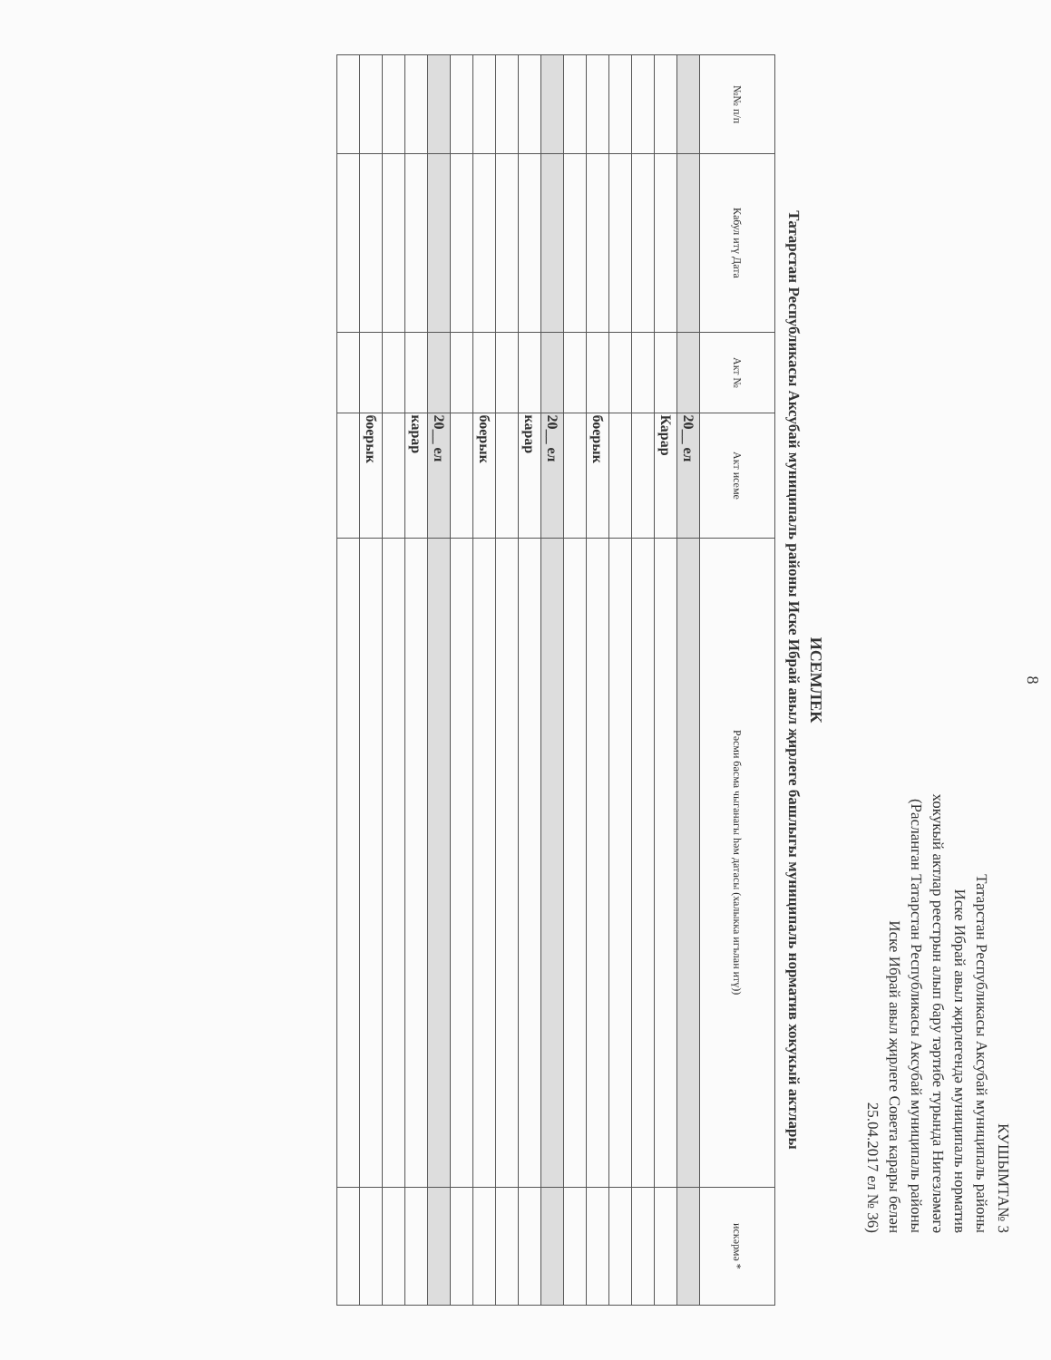8
КУШЫМТА№ 3
Татарстан Республикасы Аксубай муниципаль районы
Иске Ибрай авыл җирлегендә муниципаль норматив
хокукый актлар реестрын алып бару тәртибе турында Нигезләмәгә
(Расланган Татарстан Республикасы Аксубай муниципаль районы
Иске Ибрай авыл җирлеге Совета карары белән
25.04.2017 ел № 36)
ИСЕМЛЕК
Татарстан Республикасы Аксубай муниципаль районы Иске Ибрай авыл җирлеге башлыгы муниципаль норматив хокукый актлары
| №№ п/п | Кабул итү Дата | Акт № | Акт исеме | Рәсми басма чыганагы һәм датасы (халыкка игълан итү)) | искәрмә * |
| --- | --- | --- | --- | --- | --- |
| | | | 20__ ел | | |
| | | | Карар | | |
| | | | боерык | | |
| | | | 20__ ел | | |
| | | | карар | | |
| | | | боерык | | |
| | | | 20__ ел | | |
| | | | карар | | |
| | | | боерык | | |